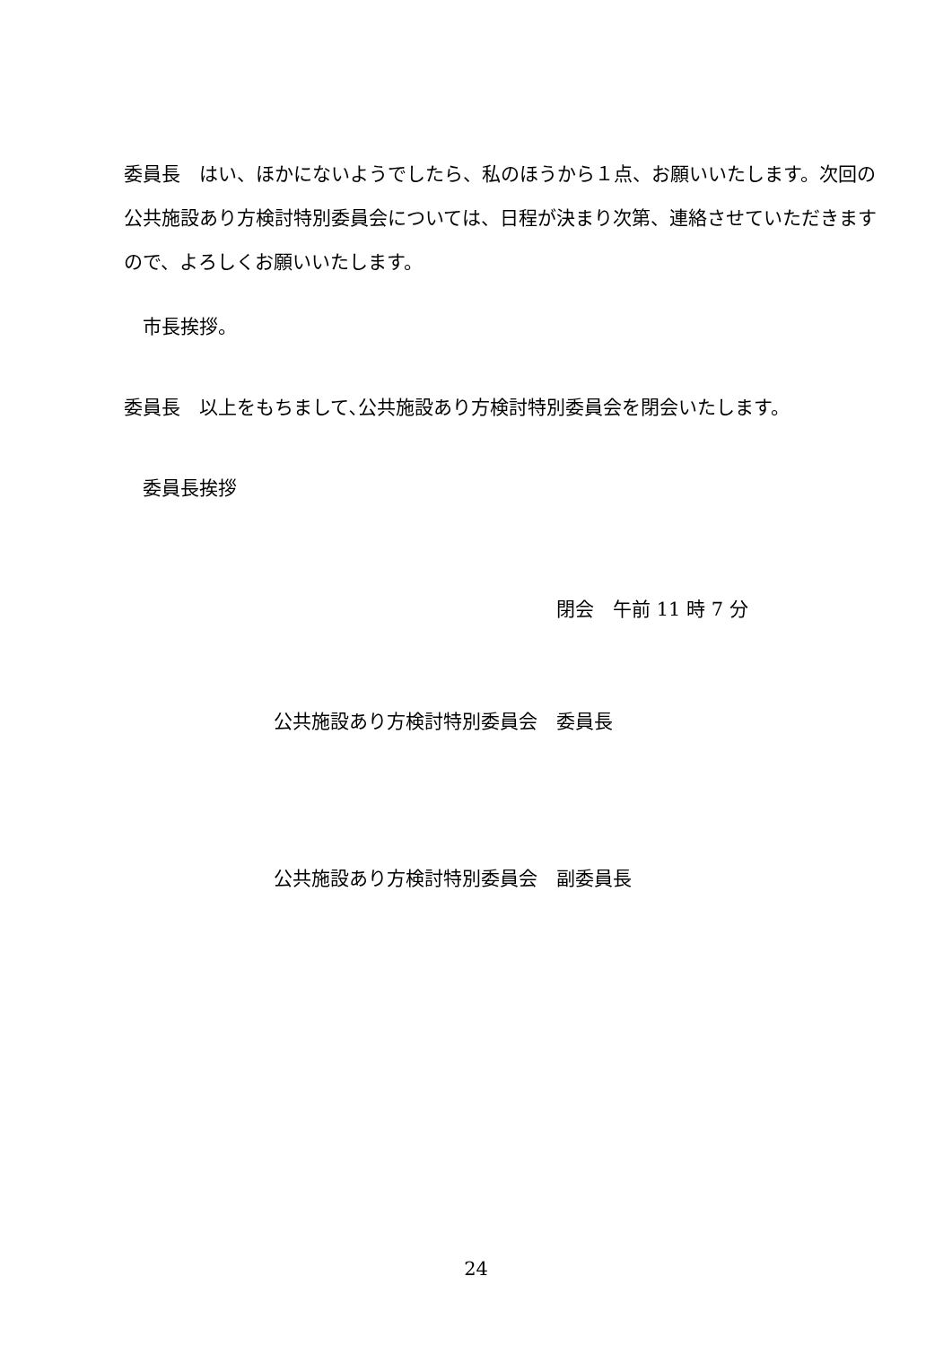委員長　はい、ほかにないようでしたら、私のほうから１点、お願いいたします。次回の公共施設あり方検討特別委員会については、日程が決まり次第、連絡させていただきますので、よろしくお願いいたします。
　市長挨拶。
委員長　以上をもちまして､公共施設あり方検討特別委員会を閉会いたします。
　委員長挨拶
閉会　午前 11 時 7 分
公共施設あり方検討特別委員会　委員長
公共施設あり方検討特別委員会　副委員長
24